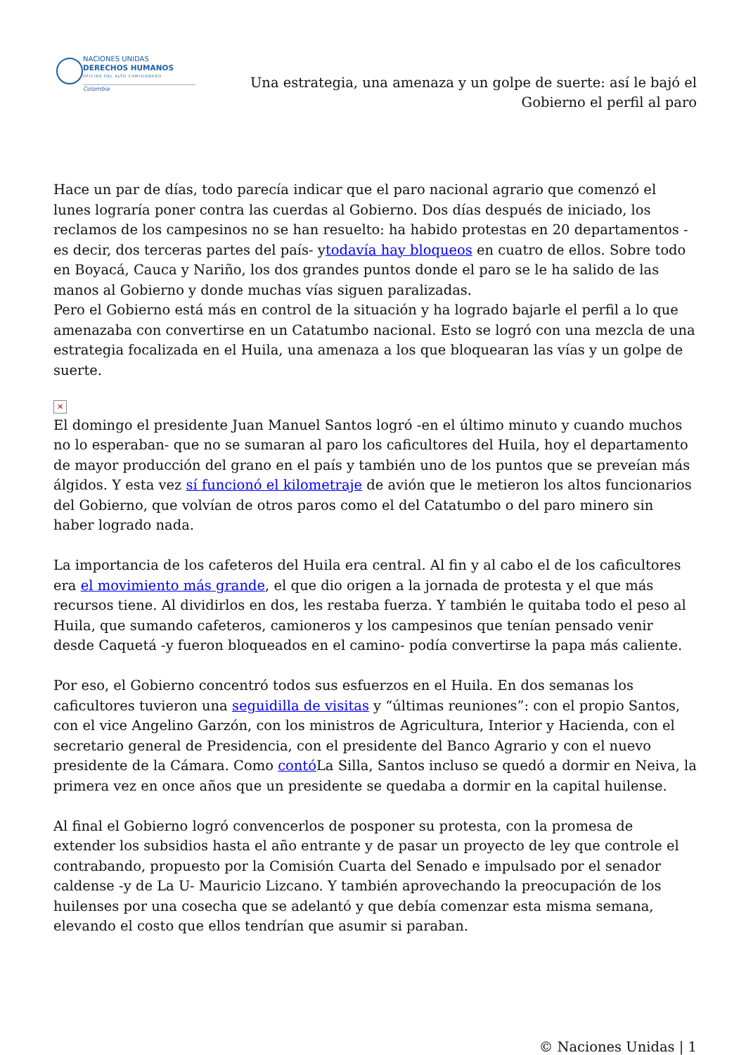NACIONES UNIDAS
DERECHOS HUMANOS
OFICINA DEL ALTO COMISIONADO
Colombia
Una estrategia, una amenaza y un golpe de suerte: así le bajó el Gobierno el perfil al paro
Hace un par de días, todo parecía indicar que el paro nacional agrario que comenzó el lunes lograría poner contra las cuerdas al Gobierno. Dos días después de iniciado, los reclamos de los campesinos no se han resuelto: ha habido protestas en 20 departamentos -es decir, dos terceras partes del país- ytodavía hay bloqueos en cuatro de ellos. Sobre todo en Boyacá, Cauca y Nariño, los dos grandes puntos donde el paro se le ha salido de las manos al Gobierno y donde muchas vías siguen paralizadas.
Pero el Gobierno está más en control de la situación y ha logrado bajarle el perfil a lo que amenazaba con convertirse en un Catatumbo nacional. Esto se logró con una mezcla de una estrategia focalizada en el Huila, una amenaza a los que bloquearan las vías y un golpe de suerte.
✕
El domingo el presidente Juan Manuel Santos logró -en el último minuto y cuando muchos no lo esperaban- que no se sumaran al paro los caficultores del Huila, hoy el departamento de mayor producción del grano en el país y también uno de los puntos que se preveían más álgidos. Y esta vez sí funcionó el kilometraje de avión que le metieron los altos funcionarios del Gobierno, que volvían de otros paros como el del Catatumbo o del paro minero sin haber logrado nada.
La importancia de los cafeteros del Huila era central. Al fin y al cabo el de los caficultores era el movimiento más grande, el que dio origen a la jornada de protesta y el que más recursos tiene. Al dividirlos en dos, les restaba fuerza. Y también le quitaba todo el peso al Huila, que sumando cafeteros, camioneros y los campesinos que tenían pensado venir desde Caquetá -y fueron bloqueados en el camino- podía convertirse la papa más caliente.
Por eso, el Gobierno concentró todos sus esfuerzos en el Huila. En dos semanas los caficultores tuvieron una seguidilla de visitas y “últimas reuniones”: con el propio Santos, con el vice Angelino Garzón, con los ministros de Agricultura, Interior y Hacienda, con el secretario general de Presidencia, con el presidente del Banco Agrario y con el nuevo presidente de la Cámara. Como contó La Silla, Santos incluso se quedó a dormir en Neiva, la primera vez en once años que un presidente se quedaba a dormir en la capital huilense.
Al final el Gobierno logró convencerlos de posponer su protesta, con la promesa de extender los subsidios hasta el año entrante y de pasar un proyecto de ley que controle el contrabando, propuesto por la Comisión Cuarta del Senado e impulsado por el senador caldense -y de La U- Mauricio Lizcano. Y también aprovechando la preocupación de los huilenses por una cosecha que se adelantó y que debía comenzar esta misma semana, elevando el costo que ellos tendrían que asumir si paraban.
© Naciones Unidas | 1